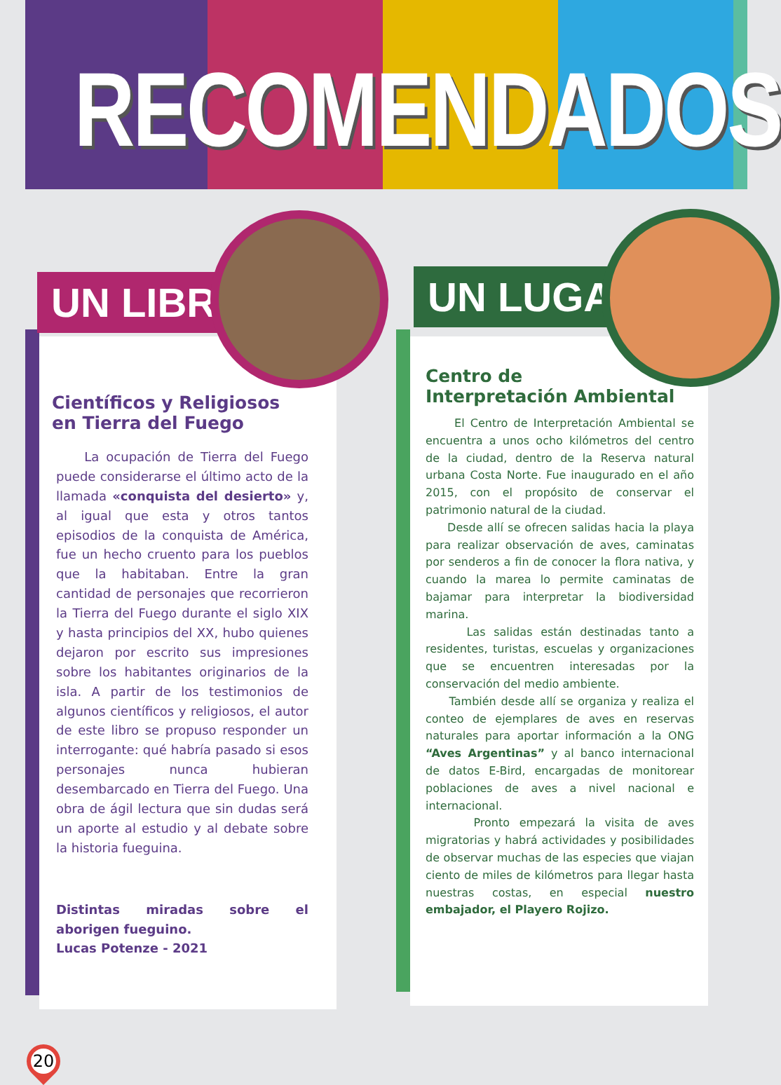RECOMENDADOS
Científicos y Religiosos
en Tierra del Fuego
La ocupación de Tierra del Fuego puede considerarse el último acto de la llamada «conquista del desierto» y, al igual que esta y otros tantos episodios de la conquista de América, fue un hecho cruento para los pueblos que la habitaban. Entre la gran cantidad de personajes que recorrieron la Tierra del Fuego durante el siglo XIX y hasta principios del XX, hubo quienes dejaron por escrito sus impresiones sobre los habitantes originarios de la isla. A partir de los testimonios de algunos científicos y religiosos, el autor de este libro se propuso responder un interrogante: qué habría pasado si esos personajes nunca hubieran desembarcado en Tierra del Fuego. Una obra de ágil lectura que sin dudas será un aporte al estudio y al debate sobre la historia fueguina.
Distintas miradas sobre el aborigen fueguino.
Lucas Potenze - 2021
UN LIBRO
Centro de
Interpretación Ambiental
El Centro de Interpretación Ambiental se encuentra a unos ocho kilómetros del centro de la ciudad, dentro de la Reserva natural urbana Costa Norte. Fue inaugurado en el año 2015, con el propósito de conservar el patrimonio natural de la ciudad.
Desde allí se ofrecen salidas hacia la playa para realizar observación de aves, caminatas por senderos a fin de conocer la flora nativa, y cuando la marea lo permite caminatas de bajamar para interpretar la biodiversidad marina.
Las salidas están destinadas tanto a residentes, turistas, escuelas y organizaciones que se encuentren interesadas por la conservación del medio ambiente.
También desde allí se organiza y realiza el conteo de ejemplares de aves en reservas naturales para aportar información a la ONG “Aves Argentinas” y al banco internacional de datos E-Bird, encargadas de monitorear poblaciones de aves a nivel nacional e internacional.
Pronto empezará la visita de aves migratorias y habrá actividades y posibilidades de observar muchas de las especies que viajan ciento de miles de kilómetros para llegar hasta nuestras costas, en especial nuestro embajador, el Playero Rojizo.
UN LUGAR
20